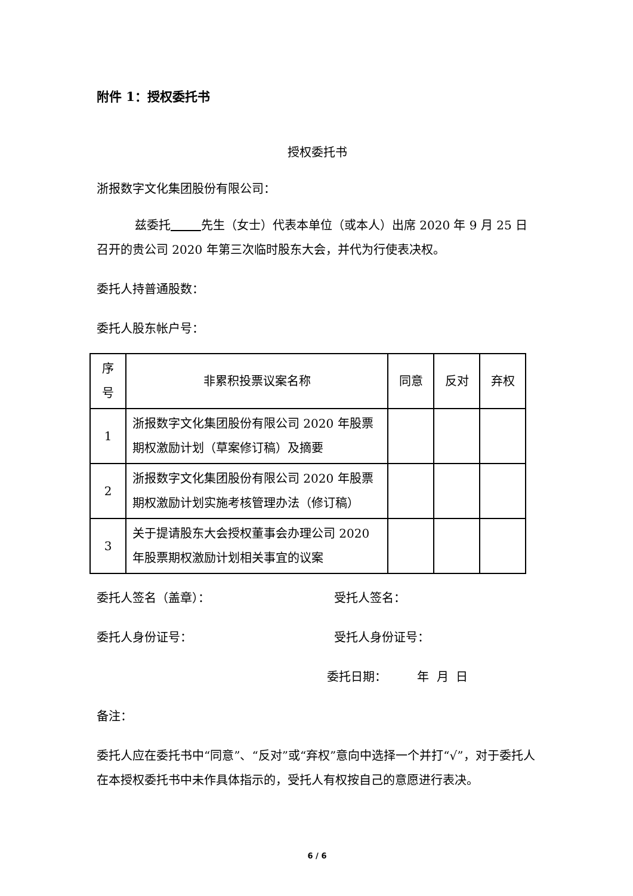附件 1：授权委托书
授权委托书
浙报数字文化集团股份有限公司：
兹委托 先生（女士）代表本单位（或本人）出席 2020 年 9 月 25 日召开的贵公司 2020 年第三次临时股东大会，并代为行使表决权。
委托人持普通股数：
委托人股东帐户号：
| 序号 | 非累积投票议案名称 | 同意 | 反对 | 弃权 |
| 1 | 浙报数字文化集团股份有限公司 2020 年股票期权激励计划（草案修订稿）及摘要 | | | |
| 2 | 浙报数字文化集团股份有限公司 2020 年股票期权激励计划实施考核管理办法（修订稿） | | | |
| 3 | 关于提请股东大会授权董事会办理公司 2020 年股票期权激励计划相关事宜的议案 | | | |
委托人签名（盖章）： 受托人签名：
委托人身份证号： 受托人身份证号：
委托日期： 年 月 日
备注：
委托人应在委托书中“同意”、“反对”或“弃权”意向中选择一个并打“√”，对于委托人在本授权委托书中未作具体指示的，受托人有权按自己的意愿进行表决。
6 / 6